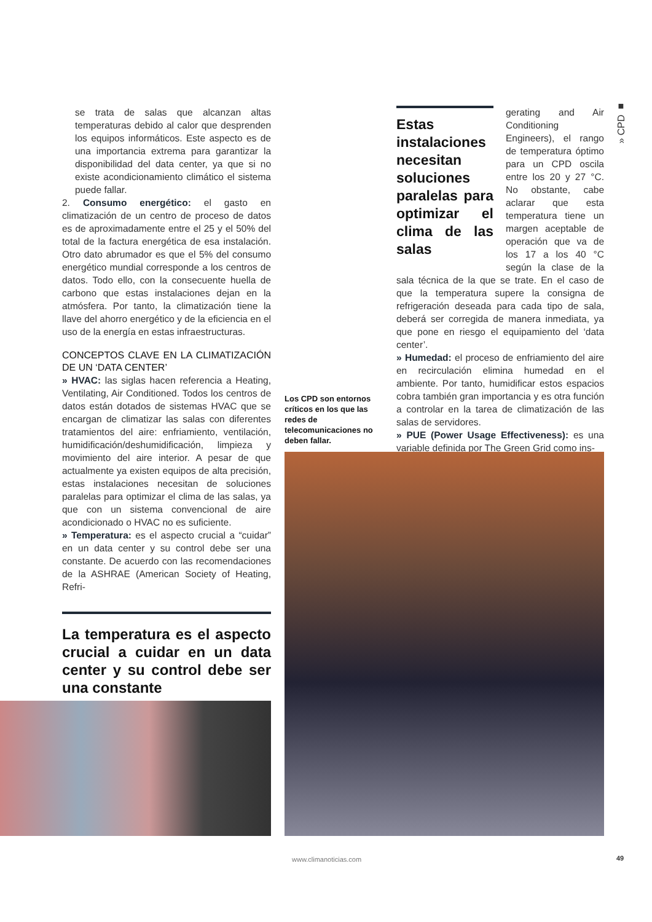» CPD ■
se trata de salas que alcanzan altas temperaturas debido al calor que desprenden los equipos informáticos. Este aspecto es de una importancia extrema para garantizar la disponibilidad del data center, ya que si no existe acondicionamiento climático el sistema puede fallar.
2. Consumo energético: el gasto en climatización de un centro de proceso de datos es de aproximadamente entre el 25 y el 50% del total de la factura energética de esa instalación. Otro dato abrumador es que el 5% del consumo energético mundial corresponde a los centros de datos. Todo ello, con la consecuente huella de carbono que estas instalaciones dejan en la atmósfera. Por tanto, la climatización tiene la llave del ahorro energético y de la eficiencia en el uso de la energía en estas infraestructuras.
CONCEPTOS CLAVE EN LA CLIMATIZACIÓN DE UN ‘DATA CENTER’
» HVAC: las siglas hacen referencia a Heating, Ventilating, Air Conditioned. Todos los centros de datos están dotados de sistemas HVAC que se encargan de climatizar las salas con diferentes tratamientos del aire: enfriamiento, ventilación, humidificación/deshumidificación, limpieza y movimiento del aire interior. A pesar de que actualmente ya existen equipos de alta precisión, estas instalaciones necesitan de soluciones paralelas para optimizar el clima de las salas, ya que con un sistema convencional de aire acondicionado o HVAC no es suficiente.
» Temperatura: es el aspecto crucial a “cuidar” en un data center y su control debe ser una constante. De acuerdo con las recomendaciones de la ASHRAE (American Society of Heating, Refri-
La temperatura es el aspecto crucial a cuidar en un data center y su control debe ser una constante
Estas instalaciones necesitan soluciones paralelas para optimizar el clima de las salas
gerating and Air Conditioning Engineers), el rango de temperatura óptimo para un CPD oscila entre los 20 y 27 °C. No obstante, cabe aclarar que esta temperatura tiene un margen aceptable de operación que va de los 17 a los 40 °C según la clase de la sala técnica de la que se trate. En el caso de que la temperatura supere la consigna de refrigeración deseada para cada tipo de sala, deberá ser corregida de manera inmediata, ya que pone en riesgo el equipamiento del ‘data center’.
» Humedad: el proceso de enfriamiento del aire en recirculación elimina humedad en el ambiente. Por tanto, humidificar estos espacios cobra también gran importancia y es otra función a controlar en la tarea de climatización de las salas de servidores.
» PUE (Power Usage Effectiveness): es una variable definida por The Green Grid como ins-
Los CPD son entornos críticos en los que las redes de telecomunicaciones no deben fallar.
www.climanoticias.com 49